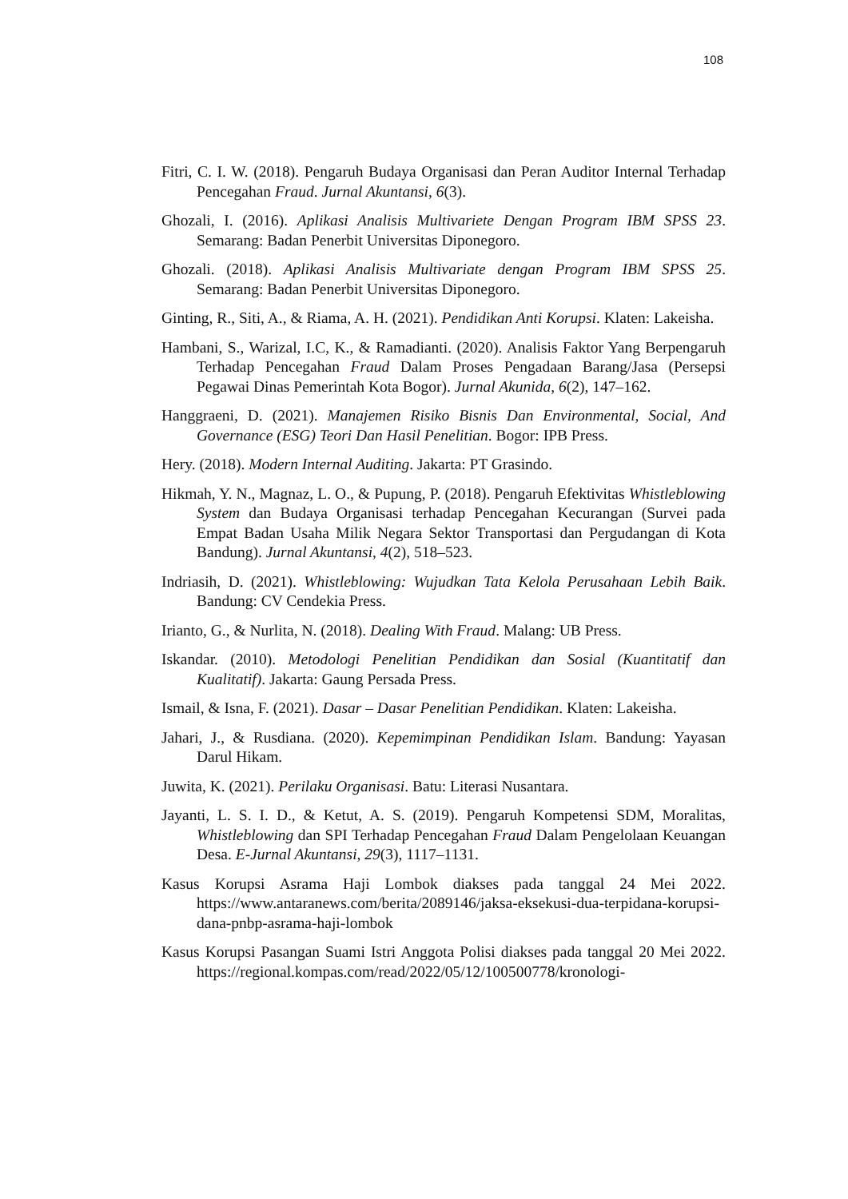108
Fitri, C. I. W. (2018). Pengaruh Budaya Organisasi dan Peran Auditor Internal Terhadap Pencegahan Fraud. Jurnal Akuntansi, 6(3).
Ghozali, I. (2016). Aplikasi Analisis Multivariete Dengan Program IBM SPSS 23. Semarang: Badan Penerbit Universitas Diponegoro.
Ghozali. (2018). Aplikasi Analisis Multivariate dengan Program IBM SPSS 25. Semarang: Badan Penerbit Universitas Diponegoro.
Ginting, R., Siti, A., & Riama, A. H. (2021). Pendidikan Anti Korupsi. Klaten: Lakeisha.
Hambani, S., Warizal, I.C, K., & Ramadianti. (2020). Analisis Faktor Yang Berpengaruh Terhadap Pencegahan Fraud Dalam Proses Pengadaan Barang/Jasa (Persepsi Pegawai Dinas Pemerintah Kota Bogor). Jurnal Akunida, 6(2), 147–162.
Hanggraeni, D. (2021). Manajemen Risiko Bisnis Dan Environmental, Social, And Governance (ESG) Teori Dan Hasil Penelitian. Bogor: IPB Press.
Hery. (2018). Modern Internal Auditing. Jakarta: PT Grasindo.
Hikmah, Y. N., Magnaz, L. O., & Pupung, P. (2018). Pengaruh Efektivitas Whistleblowing System dan Budaya Organisasi terhadap Pencegahan Kecurangan (Survei pada Empat Badan Usaha Milik Negara Sektor Transportasi dan Pergudangan di Kota Bandung). Jurnal Akuntansi, 4(2), 518–523.
Indriasih, D. (2021). Whistleblowing: Wujudkan Tata Kelola Perusahaan Lebih Baik. Bandung: CV Cendekia Press.
Irianto, G., & Nurlita, N. (2018). Dealing With Fraud. Malang: UB Press.
Iskandar. (2010). Metodologi Penelitian Pendidikan dan Sosial (Kuantitatif dan Kualitatif). Jakarta: Gaung Persada Press.
Ismail, & Isna, F. (2021). Dasar – Dasar Penelitian Pendidikan. Klaten: Lakeisha.
Jahari, J., & Rusdiana. (2020). Kepemimpinan Pendidikan Islam. Bandung: Yayasan Darul Hikam.
Juwita, K. (2021). Perilaku Organisasi. Batu: Literasi Nusantara.
Jayanti, L. S. I. D., & Ketut, A. S. (2019). Pengaruh Kompetensi SDM, Moralitas, Whistleblowing dan SPI Terhadap Pencegahan Fraud Dalam Pengelolaan Keuangan Desa. E-Jurnal Akuntansi, 29(3), 1117–1131.
Kasus Korupsi Asrama Haji Lombok diakses pada tanggal 24 Mei 2022. https://www.antaranews.com/berita/2089146/jaksa-eksekusi-dua-terpidana-korupsi-dana-pnbp-asrama-haji-lombok
Kasus Korupsi Pasangan Suami Istri Anggota Polisi diakses pada tanggal 20 Mei 2022. https://regional.kompas.com/read/2022/05/12/100500778/kronologi-